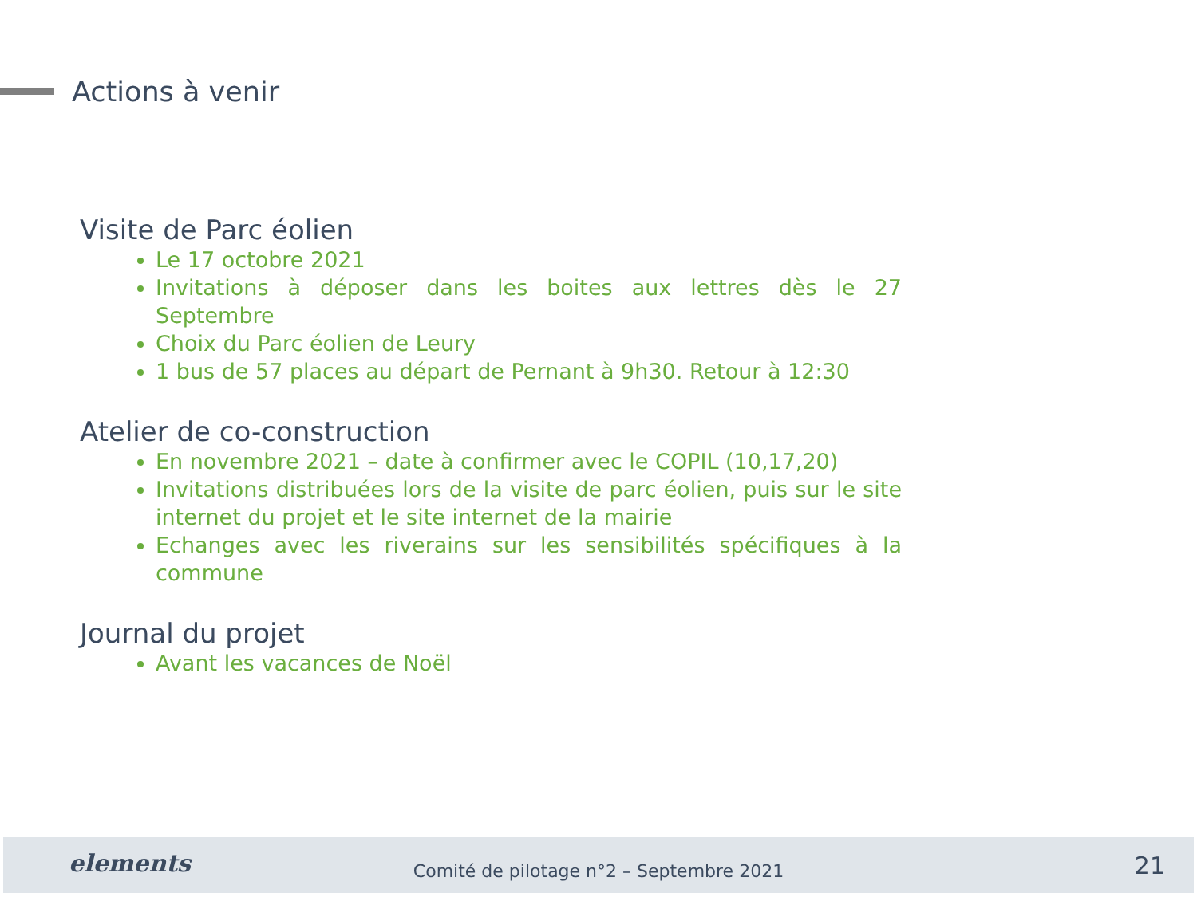Actions à venir
Visite de Parc éolien
Le 17 octobre 2021
Invitations à déposer dans les boites aux lettres dès le 27 Septembre
Choix du Parc éolien de Leury
1 bus de 57 places au départ de Pernant à 9h30. Retour à 12:30
Atelier de co-construction
En novembre 2021 – date à confirmer avec le COPIL (10,17,20)
Invitations distribuées lors de la visite de parc éolien, puis sur le site internet du projet et le site internet de la mairie
Echanges avec les riverains sur les sensibilités spécifiques à la commune
Journal du projet
Avant les vacances de Noël
elements
Comité de pilotage n°2 – Septembre 2021
21